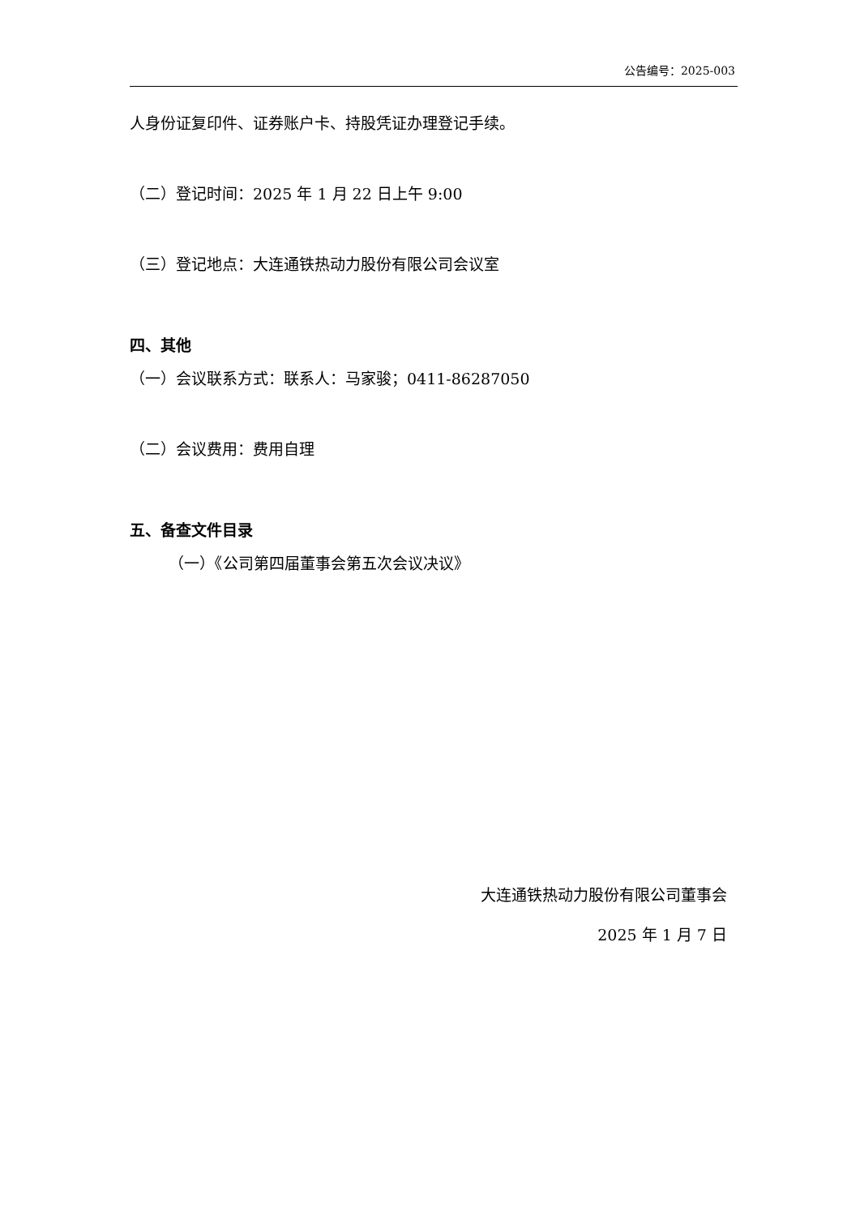公告编号：2025-003
人身份证复印件、证券账户卡、持股凭证办理登记手续。
（二）登记时间：2025 年 1 月 22 日上午 9:00
（三）登记地点：大连通铁热动力股份有限公司会议室
四、其他
（一）会议联系方式：联系人：马家骏；0411-86287050
（二）会议费用：费用自理
五、备查文件目录
（一）《公司第四届董事会第五次会议决议》
大连通铁热动力股份有限公司董事会
2025 年 1 月 7 日